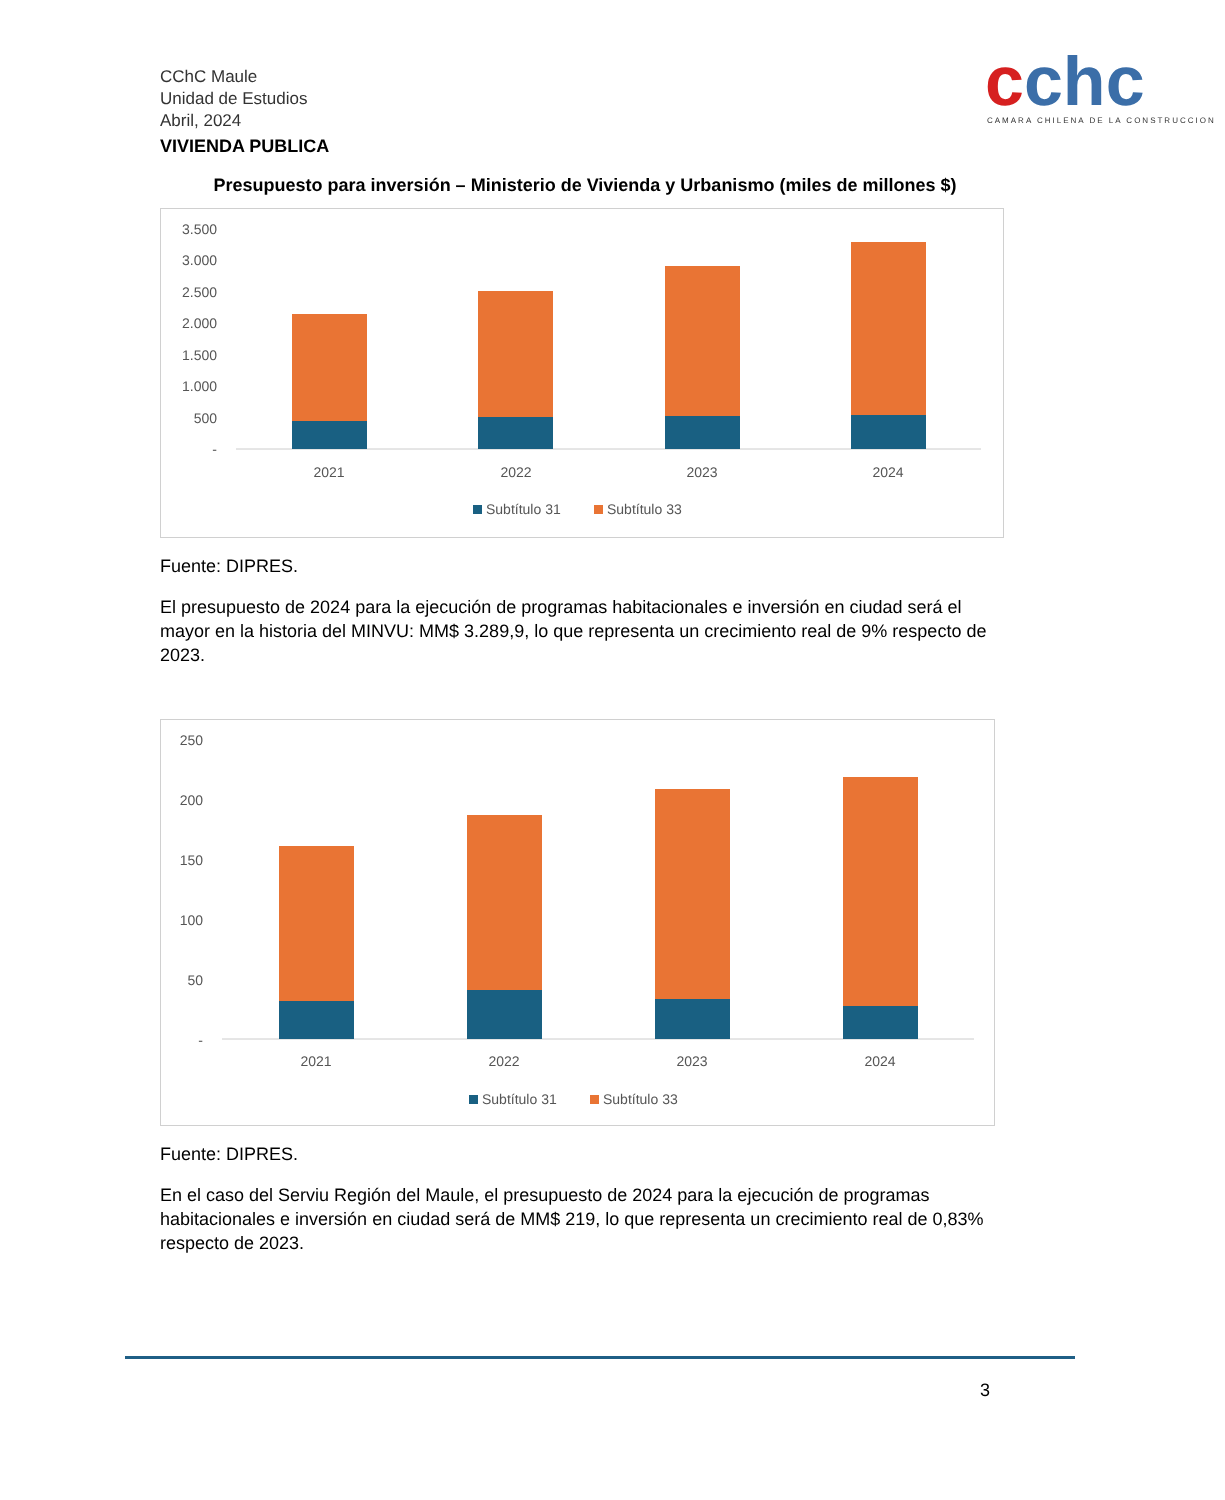cchc
CAMARA CHILENA DE LA CONSTRUCCION
CChC Maule
Unidad de Estudios
Abril, 2024
VIVIENDA PUBLICA
Presupuesto para inversión – Ministerio de Vivienda y Urbanismo (miles de millones $)
3.500
3.000
2.500
2.000
1.500
1.000
500
-
2021
2022
2023
2024
Subtítulo 31
Subtítulo 33
Fuente: DIPRES.
El presupuesto de 2024 para la ejecución de programas habitacionales e inversión en ciudad será el mayor en la historia del MINVU: MM$ 3.289,9, lo que representa un crecimiento real de 9% respecto de 2023.
250
200
150
100
50
-
2021
2022
2023
2024
Subtítulo 31
Subtítulo 33
Fuente: DIPRES.
En el caso del Serviu Región del Maule, el presupuesto de 2024 para la ejecución de programas habitacionales e inversión en ciudad será de MM$ 219, lo que representa un crecimiento real de 0,83% respecto de 2023.
3